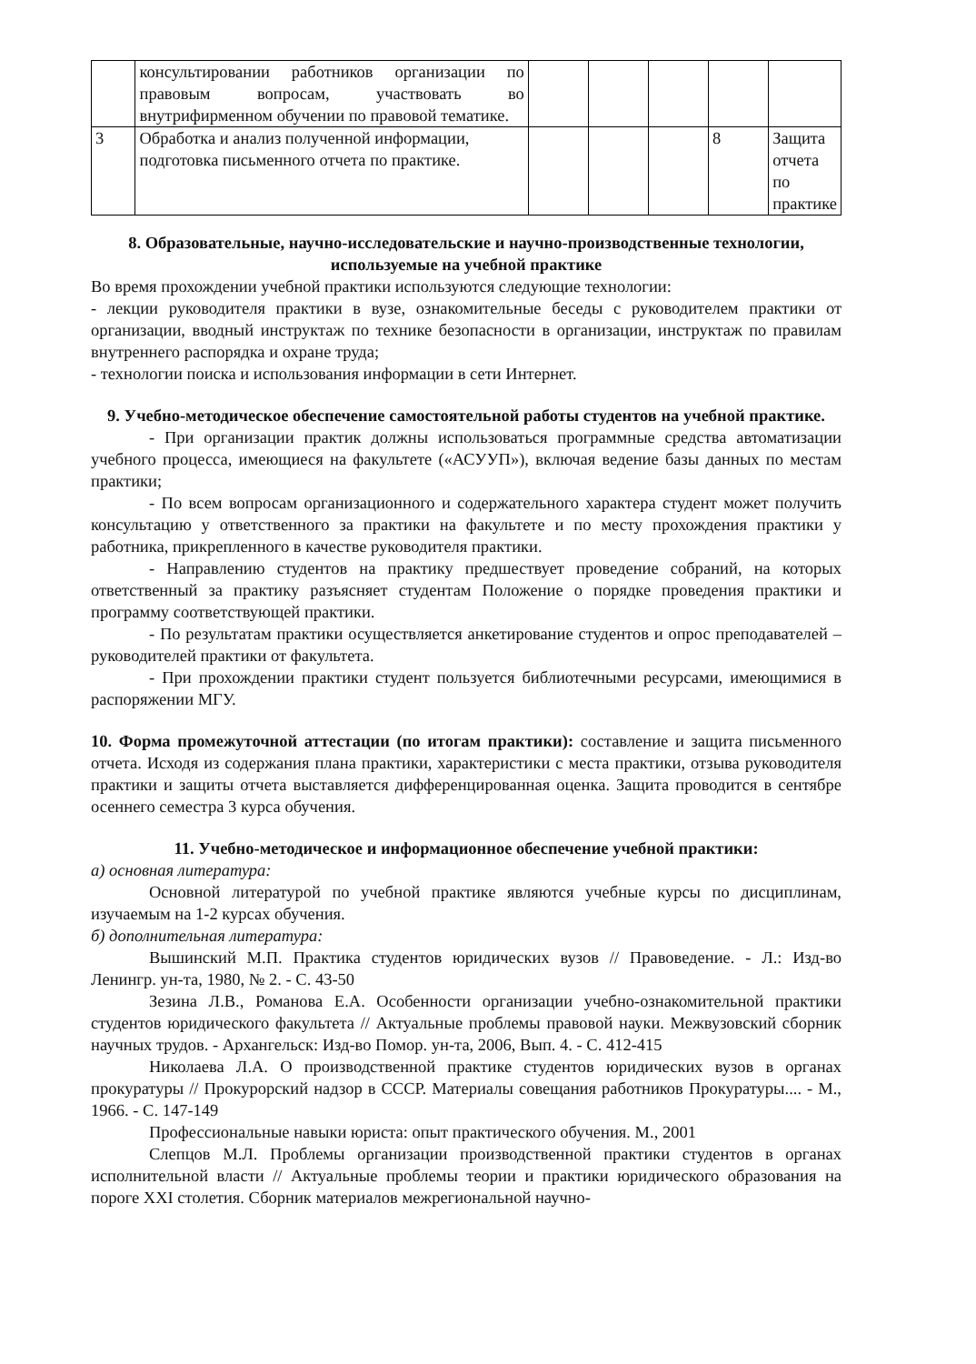| | консультировании работников организации по правовым вопросам, участвовать во внутрифирменном обучении по правовой тематике. | | | | | |
| 3 | Обработка и анализ полученной информации, подготовка письменного отчета по практике. | | | | 8 | Защита отчета по практике |
8. Образовательные, научно-исследовательские и научно-производственные технологии, используемые на учебной практике
Во время прохождении учебной практики используются следующие технологии:
- лекции руководителя практики в вузе, ознакомительные беседы с руководителем практики от организации, вводный инструктаж по технике безопасности в организации, инструктаж по правилам внутреннего распорядка и охране труда;
- технологии поиска и использования информации в сети Интернет.
9. Учебно-методическое обеспечение самостоятельной работы студентов на учебной практике.
- При организации практик должны использоваться программные средства автоматизации учебного процесса, имеющиеся на факультете («АСУУП»), включая ведение базы данных по местам практики;
- По всем вопросам организационного и содержательного характера студент может получить консультацию у ответственного за практики на факультете и по месту прохождения практики у работника, прикрепленного в качестве руководителя практики.
- Направлению студентов на практику предшествует проведение собраний, на которых ответственный за практику разъясняет студентам Положение о порядке проведения практики и программу соответствующей практики.
- По результатам практики осуществляется анкетирование студентов и опрос преподавателей – руководителей практики от факультета.
- При прохождении практики студент пользуется библиотечными ресурсами, имеющимися в распоряжении МГУ.
10. Форма промежуточной аттестации (по итогам практики): составление и защита письменного отчета. Исходя из содержания плана практики, характеристики с места практики, отзыва руководителя практики и защиты отчета выставляется дифференцированная оценка. Защита проводится в сентябре осеннего семестра 3 курса обучения.
11. Учебно-методическое и информационное обеспечение учебной практики:
а) основная литература:
Основной литературой по учебной практике являются учебные курсы по дисциплинам, изучаемым на 1-2 курсах обучения.
б) дополнительная литература:
Вышинский М.П. Практика студентов юридических вузов // Правоведение. - Л.: Изд-во Ленингр. ун-та, 1980, № 2. - С. 43-50
Зезина Л.В., Романова Е.А. Особенности организации учебно-ознакомительной практики студентов юридического факультета // Актуальные проблемы правовой науки. Межвузовский сборник научных трудов. - Архангельск: Изд-во Помор. ун-та, 2006, Вып. 4. - С. 412-415
Николаева Л.А. О производственной практике студентов юридических вузов в органах прокуратуры // Прокурорский надзор в СССР. Материалы совещания работников Прокуратуры.... - М., 1966. - С. 147-149
Профессиональные навыки юриста: опыт практического обучения. М., 2001
Слепцов М.Л. Проблемы организации производственной практики студентов в органах исполнительной власти // Актуальные проблемы теории и практики юридического образования на пороге XXI столетия. Сборник материалов межрегиональной научно-